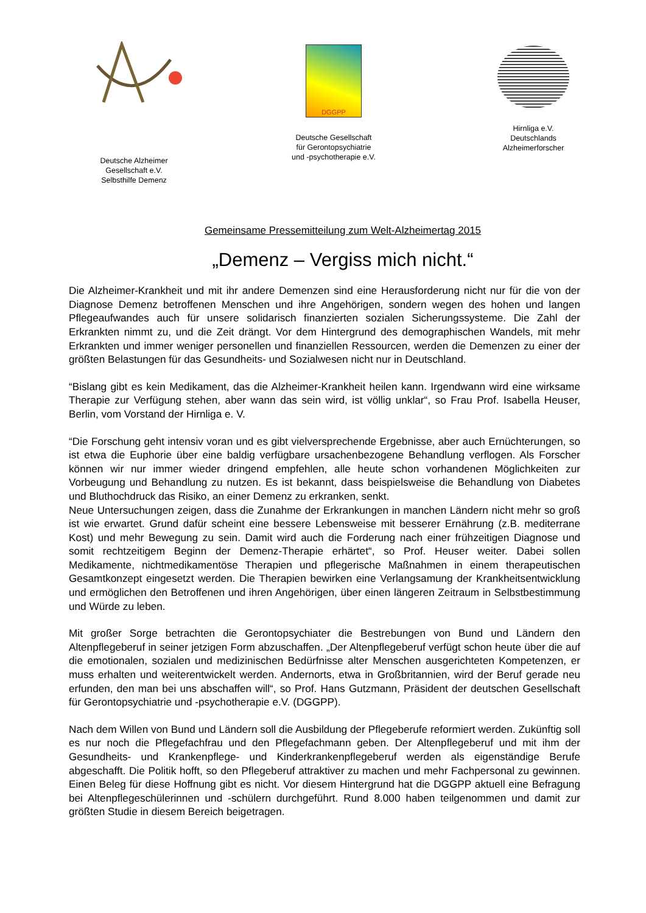Deutsche Alzheimer
Gesellschaft e.V.
Selbsthilfe Demenz
DGGPP
Deutsche Gesellschaft
für Gerontopsychiatrie
und -psychotherapie e.V.
Hirnliga e.V.
Deutschlands
Alzheimerforscher
Gemeinsame Pressemitteilung zum Welt-Alzheimertag 2015
„Demenz – Vergiss mich nicht.“
Die Alzheimer-Krankheit und mit ihr andere Demenzen sind eine Herausforderung nicht nur für die von der Diagnose Demenz betroffenen Menschen und ihre Angehörigen, sondern wegen des hohen und langen Pflegeaufwandes auch für unsere solidarisch finanzierten sozialen Sicherungssysteme. Die Zahl der Erkrankten nimmt zu, und die Zeit drängt. Vor dem Hintergrund des demographischen Wandels, mit mehr Erkrankten und immer weniger personellen und finanziellen Ressourcen, werden die Demenzen zu einer der größten Belastungen für das Gesundheits- und Sozialwesen nicht nur in Deutschland.
“Bislang gibt es kein Medikament, das die Alzheimer-Krankheit heilen kann. Irgendwann wird eine wirksame Therapie zur Verfügung stehen, aber wann das sein wird, ist völlig unklar“, so Frau Prof. Isabella Heuser, Berlin, vom Vorstand der Hirnliga e. V.
“Die Forschung geht intensiv voran und es gibt vielversprechende Ergebnisse, aber auch Ernüchterungen, so ist etwa die Euphorie über eine baldig verfügbare ursachenbezogene Behandlung verflogen. Als Forscher können wir nur immer wieder dringend empfehlen, alle heute schon vorhandenen Möglichkeiten zur Vorbeugung und Behandlung zu nutzen. Es ist bekannt, dass beispielsweise die Behandlung von Diabetes und Bluthochdruck das Risiko, an einer Demenz zu erkranken, senkt.
Neue Untersuchungen zeigen, dass die Zunahme der Erkrankungen in manchen Ländern nicht mehr so groß ist wie erwartet. Grund dafür scheint eine bessere Lebensweise mit besserer Ernährung (z.B. mediterrane Kost) und mehr Bewegung zu sein. Damit wird auch die Forderung nach einer frühzeitigen Diagnose und somit rechtzeitigem Beginn der Demenz-Therapie erhärtet“, so Prof. Heuser weiter. Dabei sollen Medikamente, nichtmedikamentöse Therapien und pflegerische Maßnahmen in einem therapeutischen Gesamtkonzept eingesetzt werden. Die Therapien bewirken eine Verlangsamung der Krankheitsentwicklung und ermöglichen den Betroffenen und ihren Angehörigen, über einen längeren Zeitraum in Selbstbestimmung und Würde zu leben.
Mit großer Sorge betrachten die Gerontopsychiater die Bestrebungen von Bund und Ländern den Altenpflegeberuf in seiner jetzigen Form abzuschaffen. „Der Altenpflegeberuf verfügt schon heute über die auf die emotionalen, sozialen und medizinischen Bedürfnisse alter Menschen ausgerichteten Kompetenzen, er muss erhalten und weiterentwickelt werden. Andernorts, etwa in Großbritannien, wird der Beruf gerade neu erfunden, den man bei uns abschaffen will“, so Prof. Hans Gutzmann, Präsident der deutschen Gesellschaft für Gerontopsychiatrie und -psychotherapie e.V. (DGGPP).
Nach dem Willen von Bund und Ländern soll die Ausbildung der Pflegeberufe reformiert werden. Zukünftig soll es nur noch die Pflegefachfrau und den Pflegefachmann geben. Der Altenpflegeberuf und mit ihm der Gesundheits- und Krankenpflege- und Kinderkrankenpflegeberuf werden als eigenständige Berufe abgeschafft. Die Politik hofft, so den Pflegeberuf attraktiver zu machen und mehr Fachpersonal zu gewinnen. Einen Beleg für diese Hoffnung gibt es nicht. Vor diesem Hintergrund hat die DGGPP aktuell eine Befragung bei Altenpflegeschülerinnen und -schülern durchgeführt. Rund 8.000 haben teilgenommen und damit zur größten Studie in diesem Bereich beigetragen.